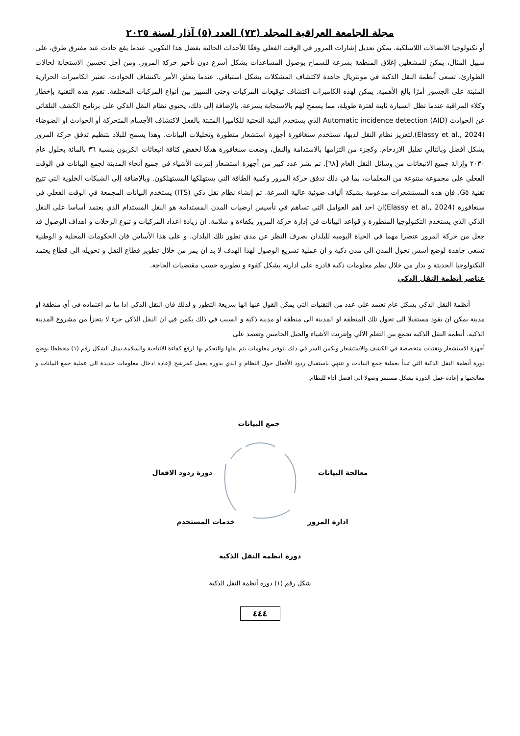مجلة الجامعة العراقية المجلد (٧٣) العدد (٥) آذار لسنة ٢٠٢٥
أو تكنولوجيا الاتصالات اللاسلكية. يمكن تعديل إشارات المرور في الوقت الفعلي وفقًا للأحداث الحالية بفضل هذا التكوين. عندما يقع حادث عند مفترق طرق، على سبيل المثال، يمكن للمشغلين إغلاق المنطقة بسرعة للسماح بوصول المساعدات بشكل أسرع دون تأخير حركة المرور. ومن أجل تحسين الاستجابة لحالات الطوارئ، تسعى أنظمة النقل الذكية في مونتريال جاهدة لاكتشاف المشكلات بشكل استباقي. عندما يتعلق الأمر باكتشاف الحوادث، تعتبر الكاميرات الحرارية المثبتة على الجسور أمرًا بالغ الأهمية. يمكن لهذه الكاميرات اكتشاف توقيعات المركبات وحتى التمييز بين أنواع المركبات المختلفة. تقوم هذه التقنية بإخطار وكلاء المراقبة عندما تظل السيارة ثابتة لفترة طويلة، مما يسمح لهم بالاستجابة بسرعة. بالإضافة إلى ذلك، يحتوي نظام النقل الذكي على برنامج الكشف التلقائي عن الحوادث Automatic incidence detection (AID) الذي يستخدم البنية التحتية للكاميرا المثبتة بالفعل لاكتشاف الأجسام المتحركة أو الحوادث أو الضوضاء (Elassy et al., 2024).لتعزيز نظام النقل لديها، تستخدم سنغافورة أجهزة استشعار متطورة وتحليلات البيانات. وهذا يسمح للبلاد بتنظيم تدفق حركة المرور بشكل أفضل وبالتالي تقليل الازدحام. وكجزء من التزامها بالاستدامة والنقل، وضعت سنغافورة هدفًا لخفض كثافة انبعاثات الكربون بنسبة ٣٦ بالمائة بحلول عام ٢٠٣٠ وإزالة جميع الانبعاثات من وسائل النقل العام [٦٨]. تم نشر عدد كبير من أجهزة استشعار إنترنت الأشياء في جميع أنحاء المدينة لجمع البيانات في الوقت الفعلي على مجموعة متنوعة من المعلمات، بما في ذلك تدفق حركة المرور وكمية الطاقة التي يستهلكها المستهلكون. وبالإضافة إلى الشبكات الخلوية التي تتيح تقنية G٥، فإن هذه المستشعرات مدعومة بشبكة ألياف ضوئية عالية السرعة. تم إنشاء نظام نقل ذكي (ITS) يستخدم البيانات المجمعة في الوقت الفعلي في سنغافورة (Elassy et al., 2024)ان احد اهم العوامل التي تساهم في تأسيس ارضيات المدن المستدامة هو النقل المستدام الذي يعتمد أساسا على النقل الذكي الذي يستخدم التكنولوجيا المتطورة و قواعد البيانات في إدارة حركة المرور بكفاءة و سلامة. ان زيادة اعداد المركبات و تنوع الرحلات و اهداف الوصول قد جعل من حركة المرور عنصرا مهما في الحياة اليومية للبلدان بصرف النظر عن مدى تطور تلك البلدان. و على هذا الأساس فان الحكومات المحلية و الوطنية تسعى جاهدة لوضع أسس تحول المدن الى مدن ذكية و ان عملية تسريع الوصول لهذا الهدف لا بد ان يمر من خلال تطوير قطاع النقل و تحويله الى قطاع يعتمد التكنولوجيا الحديثة و يدار من خلال نظم معلومات ذكية قادرة على ادارته بشكل كفوء و تطويره حسب مقتضيات الحاجة.
عناصر أنظمة النقل الذكي
أنظمة النقل الذكي بشكل عام تعتمد على عدد من التقنيات التي يمكن القول عنها انها سريعة التطور و لذلك فان النقل الذكي اذا ما تم اعتماده في أي منطقة او مدينة يمكن ان يقود مستقبلا الى تحول تلك المنطقة او المدينة الى منطقة او مدينة ذكية و السبب في ذلك يكمن في ان النقل الذكي جزء لا يتجزأ من مشروع المدينة الذكية. أنظمة النقل الذكية تجمع بين التعلم الآلي وإنترنت الأشياء والجيل الخامس وتعتمد على
أجهزة الاستشعار وتقنيات متخصصة في الكشف والاستشعار ويكمن السر في ذلك بتوفير معلومات يتم نقلها والتحكم بها لرفع كفاءة الانتاجية والسلامة.يمثل الشكل رقم (١) مخططا يوضح دورة أنظمة النقل الذكية التي تبدأ بعملية جمع البيانات و تنتهي باستقبال ردود الأفعال حول النظام و الذي بدوره يعمل كمرشح لإعادة ادخال معلومات جديدة الى عملية جمع البيانات و معالجتها و إعادة عمل الدورة بشكل مستمر وصولا الى افضل أداء للنظام.
جمع البيانات
دورة ردود الافعال معالجة البيانات
خدمات المستخدم ادارة المرور
دورة انظمة النقل الذكية
شكل رقم (١) دورة أنظمة النقل الذكية
٤٤٤